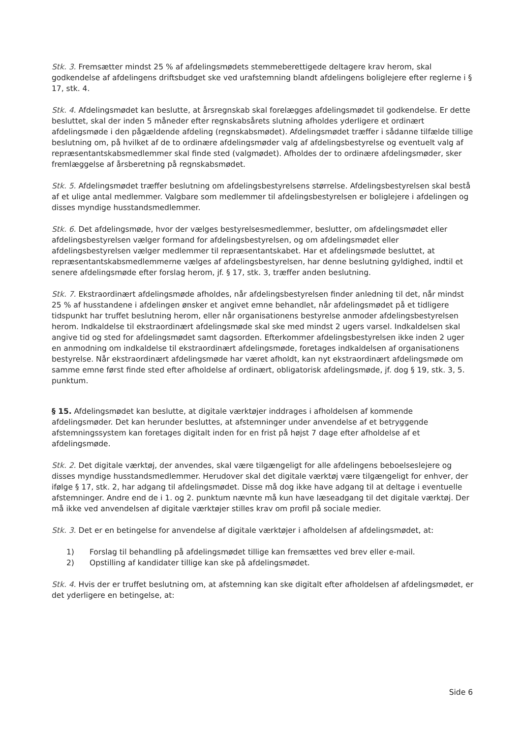Stk. 3. Fremsætter mindst 25 % af afdelingsmødets stemmeberettigede deltagere krav herom, skal godkendelse af afdelingens driftsbudget ske ved urafstemning blandt afdelingens boliglejere efter reglerne i § 17, stk. 4.
Stk. 4. Afdelingsmødet kan beslutte, at årsregnskab skal forelægges afdelingsmødet til godkendelse. Er dette besluttet, skal der inden 5 måneder efter regnskabsårets slutning afholdes yderligere et ordinært afdelingsmøde i den pågældende afdeling (regnskabsmødet). Afdelingsmødet træffer i sådanne tilfælde tillige beslutning om, på hvilket af de to ordinære afdelingsmøder valg af afdelingsbestyrelse og eventuelt valg af repræsentantskabsmedlemmer skal finde sted (valgmødet). Afholdes der to ordinære afdelingsmøder, sker fremlæggelse af årsberetning på regnskabsmødet.
Stk. 5. Afdelingsmødet træffer beslutning om afdelingsbestyrelsens størrelse. Afdelingsbestyrelsen skal bestå af et ulige antal medlemmer. Valgbare som medlemmer til afdelingsbestyrelsen er boliglejere i afdelingen og disses myndige husstandsmedlemmer.
Stk. 6. Det afdelingsmøde, hvor der vælges bestyrelsesmedlemmer, beslutter, om afdelingsmødet eller afdelingsbestyrelsen vælger formand for afdelingsbestyrelsen, og om afdelingsmødet eller afdelingsbestyrelsen vælger medlemmer til repræsentantskabet. Har et afdelingsmøde besluttet, at repræsentantskabsmedlemmerne vælges af afdelingsbestyrelsen, har denne beslutning gyldighed, indtil et senere afdelingsmøde efter forslag herom, jf. § 17, stk. 3, træffer anden beslutning.
Stk. 7. Ekstraordinært afdelingsmøde afholdes, når afdelingsbestyrelsen finder anledning til det, når mindst 25 % af husstandene i afdelingen ønsker et angivet emne behandlet, når afdelingsmødet på et tidligere tidspunkt har truffet beslutning herom, eller når organisationens bestyrelse anmoder afdelingsbestyrelsen herom. Indkaldelse til ekstraordinært afdelingsmøde skal ske med mindst 2 ugers varsel. Indkaldelsen skal angive tid og sted for afdelingsmødet samt dagsorden. Efterkommer afdelingsbestyrelsen ikke inden 2 uger en anmodning om indkaldelse til ekstraordinært afdelingsmøde, foretages indkaldelsen af organisationens bestyrelse. Når ekstraordinært afdelingsmøde har været afholdt, kan nyt ekstraordinært afdelingsmøde om samme emne først finde sted efter afholdelse af ordinært, obligatorisk afdelingsmøde, jf. dog § 19, stk. 3, 5. punktum.
§ 15. Afdelingsmødet kan beslutte, at digitale værktøjer inddrages i afholdelsen af kommende afdelingsmøder. Det kan herunder besluttes, at afstemninger under anvendelse af et betryggende afstemningssystem kan foretages digitalt inden for en frist på højst 7 dage efter afholdelse af et afdelingsmøde.
Stk. 2. Det digitale værktøj, der anvendes, skal være tilgængeligt for alle afdelingens beboelseslejere og disses myndige husstandsmedlemmer. Herudover skal det digitale værktøj være tilgængeligt for enhver, der ifølge § 17, stk. 2, har adgang til afdelingsmødet. Disse må dog ikke have adgang til at deltage i eventuelle afstemninger. Andre end de i 1. og 2. punktum nævnte må kun have læseadgang til det digitale værktøj. Der må ikke ved anvendelsen af digitale værktøjer stilles krav om profil på sociale medier.
Stk. 3. Det er en betingelse for anvendelse af digitale værktøjer i afholdelsen af afdelingsmødet, at:
1) Forslag til behandling på afdelingsmødet tillige kan fremsættes ved brev eller e-mail.
2) Opstilling af kandidater tillige kan ske på afdelingsmødet.
Stk. 4. Hvis der er truffet beslutning om, at afstemning kan ske digitalt efter afholdelsen af afdelingsmødet, er det yderligere en betingelse, at:
Side 6